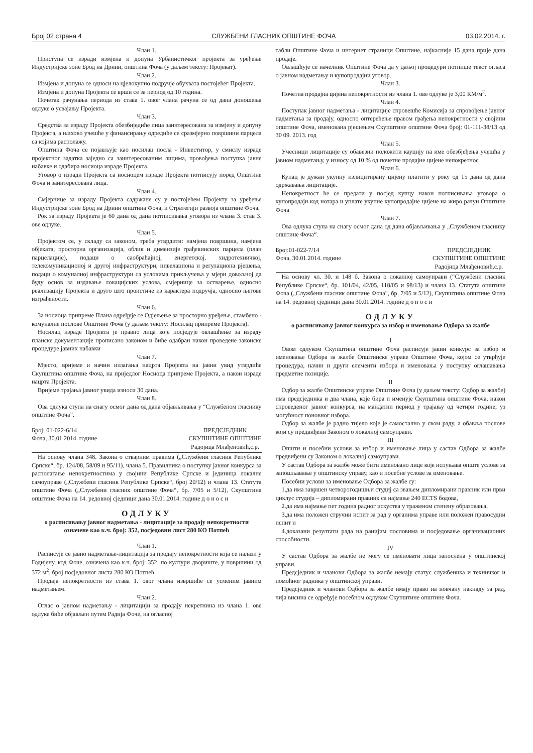Број 02 страна 4 СЛУЖБЕНИ ГЛАСНИК ОПШТИНЕ ФОЧА 03.02.2014. г.
Члан 1.
Приступа се изради измјена и допуна Урбанистичког пројекта за уређење Индустријске зоне Брод на Дрини, општина Фоча (у даљем тексту: Пројекат).
Члан 2.
Измјена и допуна се односи на цјелокупно подручје обухвата постојећег Пројекта.
Измјена и допуна Пројекта се врши се за период од 10 година.
Почетак рачунања периода из става 1. овог члана рачуна се од дана доношења одлуке о усвајању Пројекта.
Члан 3.
Средства за израду Пројекта обезбиједиће лица заинтересована за измјену и допуну Пројекта, а њихово учешће у финансирању одредиће се сразмјерно површини парцела са којима располажу.
Општина Фоча се појављује као носилац посла - Инвеститор, у смислу израде пројектног задатка заједно са заинтересованим лицима, провођења поступка јавне набавке и одабира носиоца израде Пројекта.
Уговор о изради Пројекта са носиоцем израде Пројекта потписују поред Општине Фоча и заинтересована лица.
Члан 4.
Смјернице за израду Пројекта садржане су у постојећем Пројекту за уређење Индустријске зоне Брод на Дрини општина Фоча, и Стратегији развоја општине Фоча.
Рок за израду Пројекта је 60 дана од дана потписивања уговора из члана 3. став 3. ове одлуке.
Члан 5.
Пројектом се, у складу са законом, треба утврдити: намјена површина, намјена објеката, просторна организација, облик и димензије грађевинских парцела (план парцелације), подаци о саобраћајној, енергетској, хидротехничкој, телекомуникационој и другој инфраструктури, нивелациона и регулациона рјешења, подаци о комуналној инфраструктури са условима прикључења у мјери довољној да буду основ за издавање локацијских услова, смјернице за остварење, односно реализацију Пројекта и друго што проистиче из карактера подручја, односно његове изграђености.
Члан 6.
За носиоца припреме Плана одређује се Одјељење за просторно уређење, стамбено - комуналне послове Општине Фоча (у даљем тексту: Носилац припреме Пројекта).
Носилац израде Пројекта је правно лица које посједује овлашћење за израду планске документације прописано законом и биће одабран након проведене законске процедуре јавних набавки
Члан 7.
Мјесто, вријеме и начин излагања нацрта Пројекта на јавни увид утврдиће Скупштина општине Фоча, на приједлог Носиоца припреме Пројекта, а након израде нацрта Пројекта.
Вријеме трајања јавног увида износи 30 дана.
Члан 8.
Ова одлука ступа на снагу осмог дана од дана објављивања у “Службеном гласнику општине Фоча”.
Број: 01-022-6/14
Фоча, 30.01.2014. године
ПРЕДСЈЕДНИК
СКУПШТИНЕ ОПШТИНЕ
Радојица Млађеновић,с.р.
На основу члана 348. Закона о стварним правима („Службени гласник Републике Српске“, бр. 124/08, 58/09 и 95/11), члана 5. Правилника о поступку јавног конкурса за располагање непокретностима у својини Републике Српске и јединица локалне самоуправе („Службени гласник Републике Српске“, број 20/12) и члана 13. Статута општине Фоча („Службени гласник општине Фоча“, бр. 7/05 и 5/12), Скупштина општине Фоча на 14. редовној сједници дана 30.01.2014. године д о н о с и
ОДЛУКУ
о расписивању јавног надметања - лицитације за продају непокретности означене као к.ч. број: 352, посједовни лист 280 КО Потпећ
Члан 1.
Расписује се јавно надметање-лицитација за продају непокретности која се налази у Годијену, код Фоче, означена као к.ч. број: 352, по култури двориште, у површини од 372 м<sup>2</sup>, број посједовног листа 280 КО Потпећ.
Продаја непокретности из става 1. овог члана извршиће се усменим јавним надметањем.
Члан 2.
Оглас о јавном надметању - лицитацији за продају некретнина из члана 1. ове одлуке биће објављен путем Радија Фоче, на огласној
табли Општине Фоча и интернет страници Општине, најкасније 15 дана прије дана продаје.
Овлашћује се начелник Општине Фоча да у даљој процедури потпише текст огласа о јавном надметању и купопродајни уговор.
Члан 3.
Почетна продајна цијена непокретности из члана 1. ове одлуке је 3,00 КМ/м<sup>2</sup>.
Члан 4.
Поступак јавног надметања - лицитације спровешће Комисија за спровођење јавног надметања за продају, односно оптерећење правом грађења непокретности у својини општине Фоча, именована рјешењем Скупштине општине Фоча број: 01-111-38/13 од 30 09. 2013. год
Члан 5.
Учесници лицитације су обавезни положити кауцију на име обезбјеђења учешћа у јавном надметању, у износу од 10 % од почетне продајне цијене непокретнос
Члан 6.
Купац је дужан укупну излицитирану цијену платити у року од 15 дана од дана одржавања лицитације.
Непокретност ће се предати у посјед купцу након потписивања уговора о купопродаји код нотара и уплате укупне купопродајне цијене на жиро рачун Општине Фоча
Члан 7.
Ова одлука ступа на снагу осмог дана од дана објављивања у „Службеном гласнику општине Фоча“.
Број:01-022-7/14
Фоча, 30.01.2014. године
ПРЕДСЈЕДНИК
СКУПШТИНЕ ОПШТИНЕ
Радојица Млађеновић,с.р.
На основу чл. 30. и 148 б. Закона о локалној самоуправи (“Службени гласник Републике Српске“, бр. 101/04, 42/05, 118/05 и 98/13) и члана 13. Статута општине Фоча („Службени гласник општине Фоча", бр. 7/05 и 5/12), Скупштина општине Фоча на 14. редовној сједници дана 30.01.2014. године д о н о с и
ОДЛУКУ
о расписивању јавног конкурса за избор и именовање Одбора за жалбе
I
Овом одлуком Скупштина општине Фоча расписује јавни конкурс за избор и именовање Одбора за жалбе Општинске управе Општине Фоча, којом се утврђује процедура, начин и други елементи избора и именовања у поступку оглашавања предметне позиције.
II
Одбор за жалбе Општинске управе Општине Фоча (у даљем тексту: Одбор за жалбе) има предсједника и два члана, које бира и именује Скупштина општине Фоча, након спроведеног јавног конкурса, на мандатни период у трајању од четири године, уз могућност поновног избора.
Одбор за жалбе је радно тијело које је самостално у свом раду, а обавља послове који су предвиђени Законом о локалној самоуправи.
III
Општи и посебни услови за избор и именовање лица у састав Одбора за жалбе предвиђени су Законом о локалној самоуправи.
У састав Одбора за жалбе може бити именовано лице које испуњава опште услове за запошљавање у општинску управу, као и посебне услове за именовање.
Посебни услови за именовање Одбора за жалбе су:
1.да има завршен четворогодишњи студиј са звањем дипломирани правник или први циклус студија – дипломирани правник са најмање 240 ECTS бодова,
2.да има најмање пет година радног искуства у траженом степену образовања,
3.да има положен стручни испит за рад у органима управе или положен правосудни испит и
4.доказани резултати рада на ранијим пословима и посједовање организационих способности.
IV
У састав Одбора за жалбе не могу се именовати лица запослена у општинској управи.
Предсједник и чланови Одбора за жалбе немају статус службеника и техничког и помоћног радника у општинској управи.
Предсједник и чланови Одбора за жалбе имају право на новчану накнаду за рад, чија висина се одређује посебном одлуком Скупштине општине Фоча.